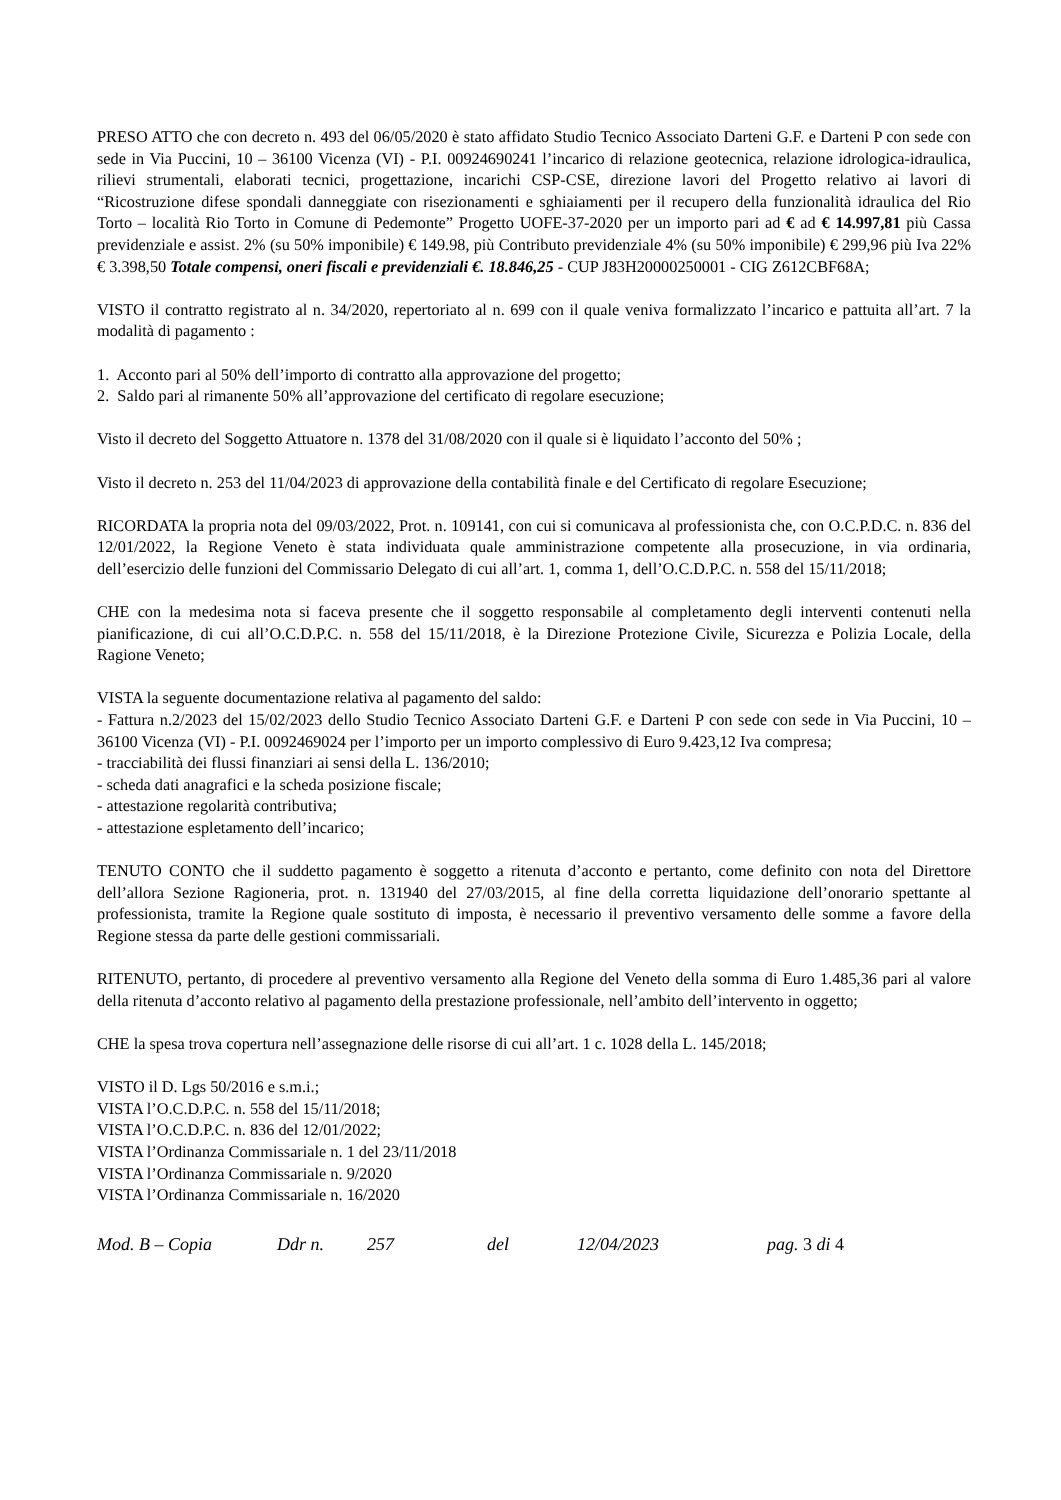PRESO ATTO che con decreto n. 493 del 06/05/2020 è stato affidato Studio Tecnico Associato Darteni G.F. e Darteni P con sede con sede in Via Puccini, 10 – 36100 Vicenza (VI) - P.I. 00924690241 l’incarico di relazione geotecnica, relazione idrologica-idraulica, rilievi strumentali, elaborati tecnici, progettazione, incarichi CSP-CSE, direzione lavori del Progetto relativo ai lavori di “Ricostruzione difese spondali danneggiate con risezionamenti e sghiaiamenti per il recupero della funzionalità idraulica del Rio Torto – località Rio Torto in Comune di Pedemonte” Progetto UOFE-37-2020 per un importo pari ad € ad € 14.997,81 più Cassa previdenziale e assist. 2% (su 50% imponibile) € 149.98, più Contributo previdenziale 4% (su 50% imponibile) € 299,96 più Iva 22% € 3.398,50 Totale compensi, oneri fiscali e previdenziali €. 18.846,25 - CUP J83H20000250001 - CIG Z612CBF68A;
VISTO il contratto registrato al n. 34/2020, repertoriato al n. 699 con il quale veniva formalizzato l’incarico e pattuita all’art. 7 la modalità di pagamento :
1. Acconto pari al 50% dell’importo di contratto alla approvazione del progetto;
2. Saldo pari al rimanente 50% all’approvazione del certificato di regolare esecuzione;
Visto il decreto del Soggetto Attuatore n. 1378 del 31/08/2020 con il quale si è liquidato l’acconto del 50% ;
Visto il decreto n. 253 del 11/04/2023 di approvazione della contabilità finale e del Certificato di regolare Esecuzione;
RICORDATA la propria nota del 09/03/2022, Prot. n. 109141, con cui si comunicava al professionista che, con O.C.P.D.C. n. 836 del 12/01/2022, la Regione Veneto è stata individuata quale amministrazione competente alla prosecuzione, in via ordinaria, dell’esercizio delle funzioni del Commissario Delegato di cui all’art. 1, comma 1, dell’O.C.D.P.C. n. 558 del 15/11/2018;
CHE con la medesima nota si faceva presente che il soggetto responsabile al completamento degli interventi contenuti nella pianificazione, di cui all’O.C.D.P.C. n. 558 del 15/11/2018, è la Direzione Protezione Civile, Sicurezza e Polizia Locale, della Ragione Veneto;
VISTA la seguente documentazione relativa al pagamento del saldo:
- Fattura n.2/2023 del 15/02/2023 dello Studio Tecnico Associato Darteni G.F. e Darteni P con sede con sede in Via Puccini, 10 – 36100 Vicenza (VI) - P.I. 0092469024 per l’importo per un importo complessivo di Euro 9.423,12 Iva compresa;
- tracciabilità dei flussi finanziari ai sensi della L. 136/2010;
- scheda dati anagrafici e la scheda posizione fiscale;
- attestazione regolarità contributiva;
- attestazione espletamento dell’incarico;
TENUTO CONTO che il suddetto pagamento è soggetto a ritenuta d’acconto e pertanto, come definito con nota del Direttore dell’allora Sezione Ragioneria, prot. n. 131940 del 27/03/2015, al fine della corretta liquidazione dell’onorario spettante al professionista, tramite la Regione quale sostituto di imposta, è necessario il preventivo versamento delle somme a favore della Regione stessa da parte delle gestioni commissariali.
RITENUTO, pertanto, di procedere al preventivo versamento alla Regione del Veneto della somma di Euro 1.485,36 pari al valore della ritenuta d’acconto relativo al pagamento della prestazione professionale, nell’ambito dell’intervento in oggetto;
CHE la spesa trova copertura nell’assegnazione delle risorse di cui all’art. 1 c. 1028 della L. 145/2018;
VISTO il D. Lgs 50/2016 e s.m.i.;
VISTA l’O.C.D.P.C. n. 558 del 15/11/2018;
VISTA l’O.C.D.P.C. n. 836 del 12/01/2022;
VISTA l’Ordinanza Commissariale n. 1 del 23/11/2018
VISTA l’Ordinanza Commissariale n. 9/2020
VISTA l’Ordinanza Commissariale n. 16/2020
Mod. B – Copia Ddr n. 257 del 12/04/2023 pag. 3 di 4